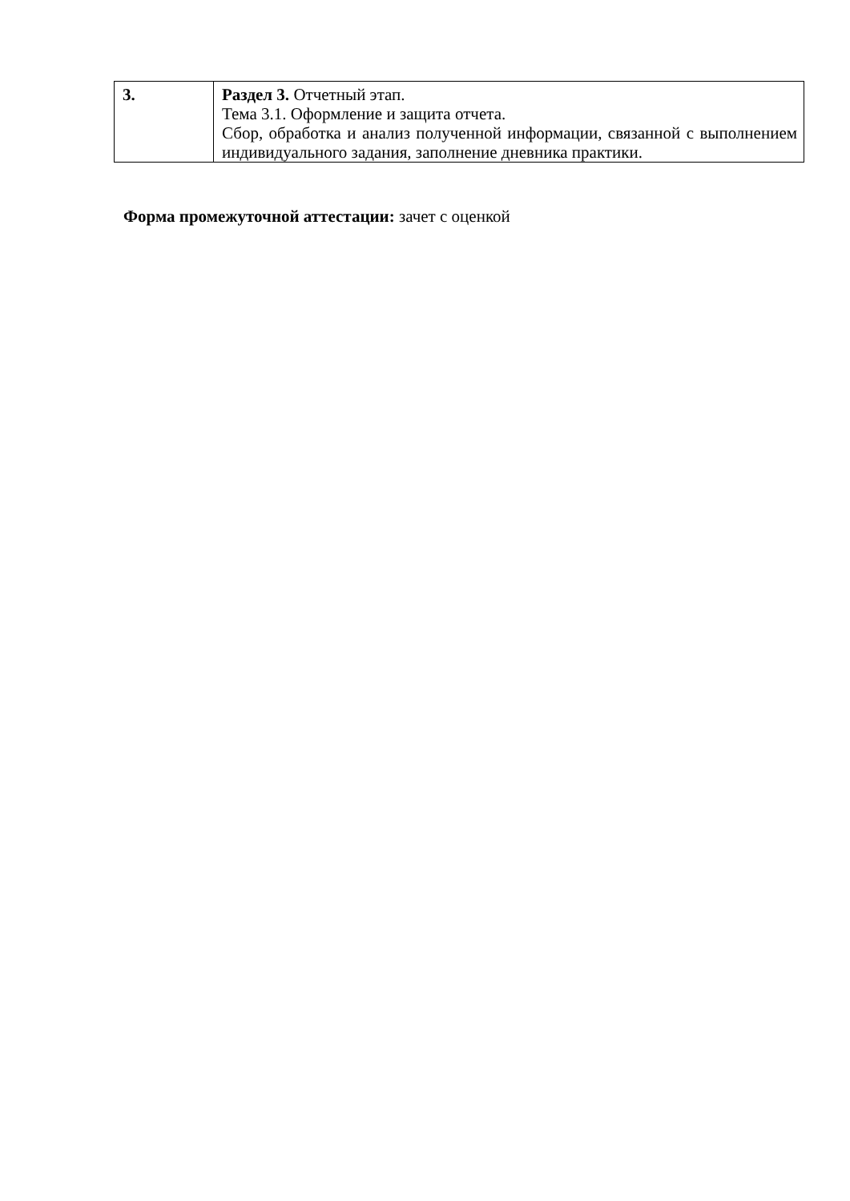| 3. | Раздел 3. Отчетный этап. Тема 3.1. Оформление и защита отчета. Сбор, обработка и анализ полученной информации, связанной с выполнением индивидуального задания, заполнение дневника практики. |
Форма промежуточной аттестации: зачет с оценкой